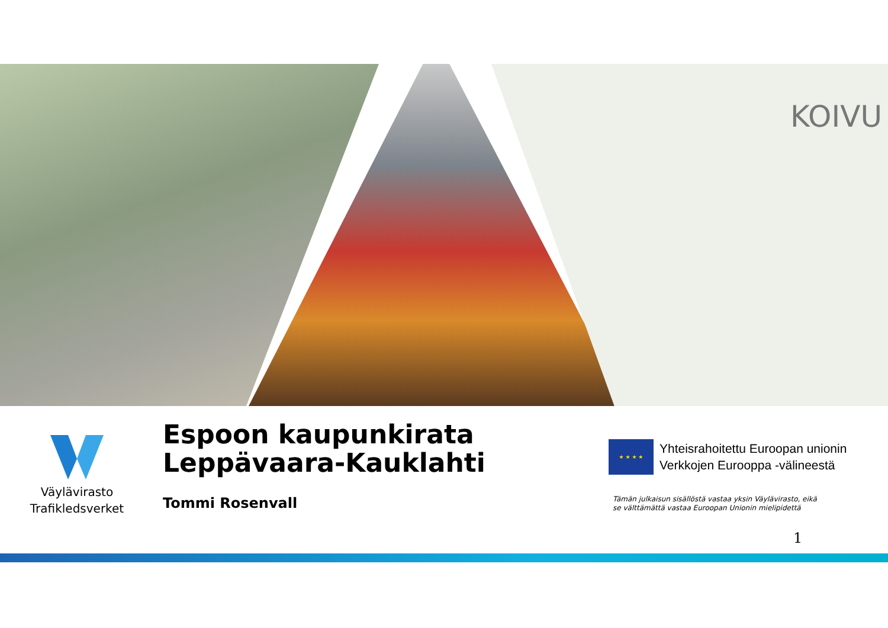KOIVU
Väylävirasto
Trafikledsverket
Espoon kaupunkirata
Leppävaara-Kauklahti
Tommi Rosenvall
★ ★ ★ ★
Yhteisrahoitettu Euroopan unionin
Verkkojen Eurooppa -välineestä
Tämän julkaisun sisällöstä vastaa yksin Väylävirasto, eikä
se välttämättä vastaa Euroopan Unionin mielipidettä
1